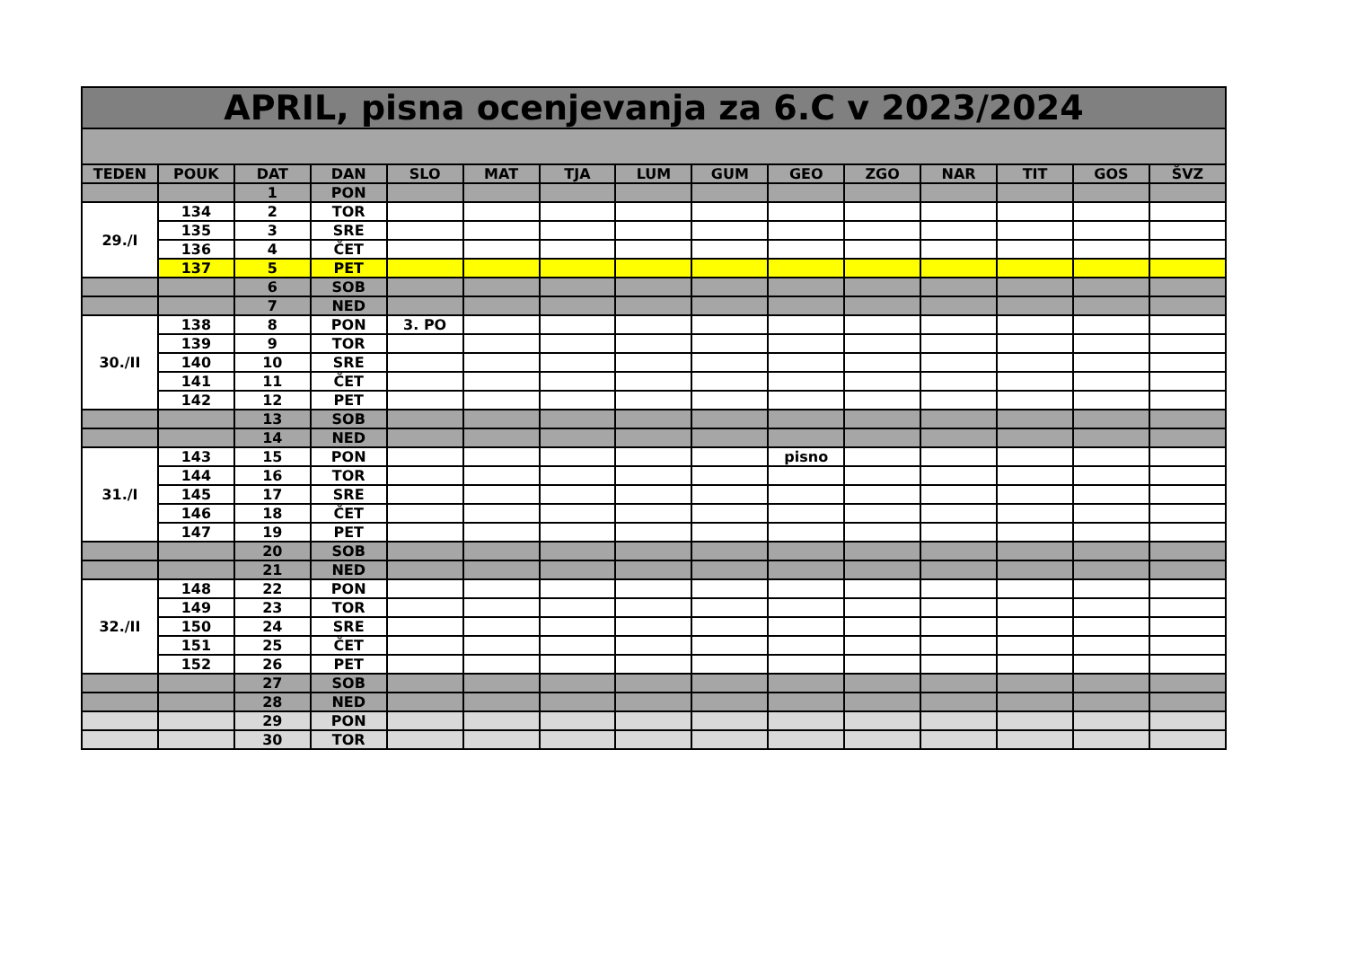| APRIL, pisna ocenjevanja za 6.C v 2023/2024 | | | | | | | | | | | | | | |
| TEDEN | POUK | DAT | DAN | SLO | MAT | TJA | LUM | GUM | GEO | ZGO | NAR | TIT | GOS | ŠVZ |
| | | 1 | PON | | | | | | | | | | | |
| 29./I | 134 | 2 | TOR | | | | | | | | | | | |
| | 135 | 3 | SRE | | | | | | | | | | | |
| | 136 | 4 | ČET | | | | | | | | | | | |
| | 137 | 5 | PET | | | | | | | | | | | |
| | | 6 | SOB | | | | | | | | | | | |
| | | 7 | NED | | | | | | | | | | | |
| 30./II | 138 | 8 | PON | 3. PO | | | | | | | | | | |
| | 139 | 9 | TOR | | | | | | | | | | | |
| | 140 | 10 | SRE | | | | | | | | | | | |
| | 141 | 11 | ČET | | | | | | | | | | | |
| | 142 | 12 | PET | | | | | | | | | | | |
| | | 13 | SOB | | | | | | | | | | | |
| | | 14 | NED | | | | | | | | | | | |
| 31./I | 143 | 15 | PON | | | | | | pisno | | | | | |
| | 144 | 16 | TOR | | | | | | | | | | | |
| | 145 | 17 | SRE | | | | | | | | | | | |
| | 146 | 18 | ČET | | | | | | | | | | | |
| | 147 | 19 | PET | | | | | | | | | | | |
| | | 20 | SOB | | | | | | | | | | | |
| | | 21 | NED | | | | | | | | | | | |
| 32./II | 148 | 22 | PON | | | | | | | | | | | |
| | 149 | 23 | TOR | | | | | | | | | | | |
| | 150 | 24 | SRE | | | | | | | | | | | |
| | 151 | 25 | ČET | | | | | | | | | | | |
| | 152 | 26 | PET | | | | | | | | | | | |
| | | 27 | SOB | | | | | | | | | | | |
| | | 28 | NED | | | | | | | | | | | |
| | | 29 | PON | | | | | | | | | | | |
| | | 30 | TOR | | | | | | | | | | | |